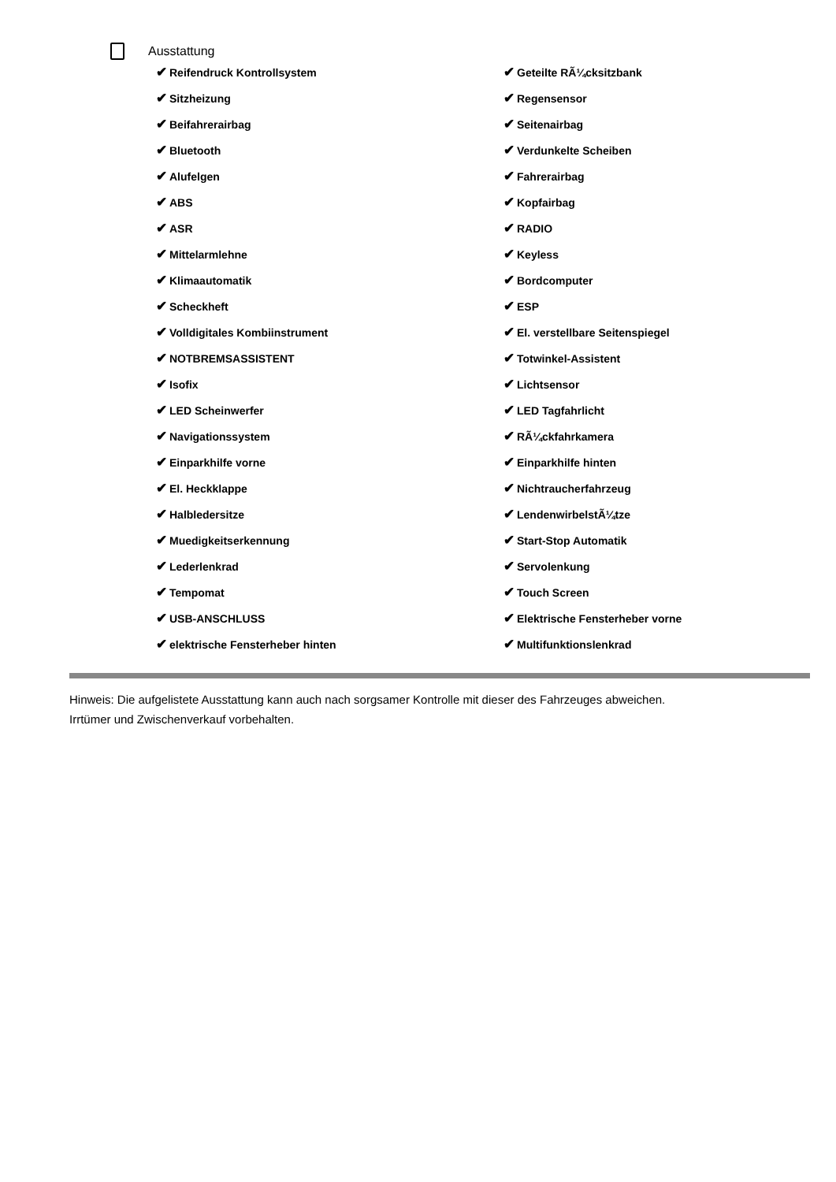Ausstattung
✔ Reifendruck Kontrollsystem
✔ Geteilte RÃ¼cksitzbank
✔ Sitzheizung
✔ Regensensor
✔ Beifahrerairbag
✔ Seitenairbag
✔ Bluetooth
✔ Verdunkelte Scheiben
✔ Alufelgen
✔ Fahrerairbag
✔ ABS
✔ Kopfairbag
✔ ASR
✔ RADIO
✔ Mittelarmlehne
✔ Keyless
✔ Klimaautomatik
✔ Bordcomputer
✔ Scheckheft
✔ ESP
✔ Volldigitales Kombiinstrument
✔ El. verstellbare Seitenspiegel
✔ NOTBREMSASSISTENT
✔ Totwinkel-Assistent
✔ Isofix
✔ Lichtsensor
✔ LED Scheinwerfer
✔ LED Tagfahrlicht
✔ Navigationssystem
✔ RÃ¼ckfahrkamera
✔ Einparkhilfe vorne
✔ Einparkhilfe hinten
✔ El. Heckklappe
✔ Nichtraucherfahrzeug
✔ Halbledersitze
✔ LendenwirbelstÃ¼tze
✔ Muedigkeitserkennung
✔ Start-Stop Automatik
✔ Lederlenkrad
✔ Servolenkung
✔ Tempomat
✔ Touch Screen
✔ USB-ANSCHLUSS
✔ Elektrische Fensterheber vorne
✔ elektrische Fensterheber hinten
✔ Multifunktionslenkrad
Hinweis: Die aufgelistete Ausstattung kann auch nach sorgsamer Kontrolle mit dieser des Fahrzeuges abweichen. Irrtümer und Zwischenverkauf vorbehalten.